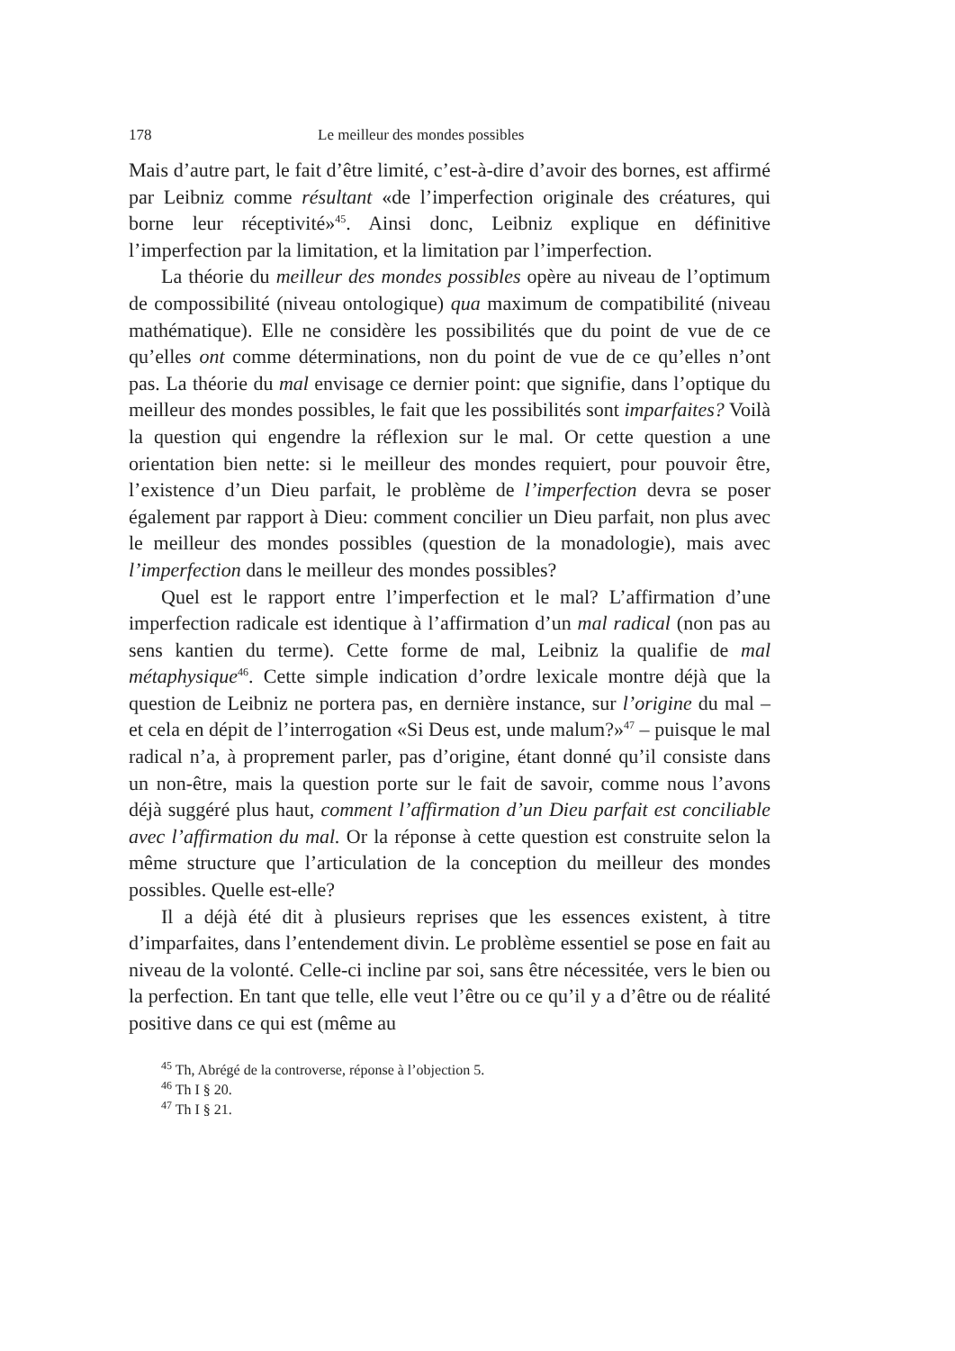178 Le meilleur des mondes possibles
Mais d’autre part, le fait d’être limité, c’est-à-dire d’avoir des bornes, est affirmé par Leibniz comme résultant «de l’imperfection originale des créatures, qui borne leur réceptivité»<sup>45</sup>. Ainsi donc, Leibniz explique en définitive l’imperfection par la limitation, et la limitation par l’imperfection.
La théorie du meilleur des mondes possibles opère au niveau de l’optimum de compossibilité (niveau ontologique) qua maximum de compatibilité (niveau mathématique). Elle ne considère les possibilités que du point de vue de ce qu’elles ont comme déterminations, non du point de vue de ce qu’elles n’ont pas. La théorie du mal envisage ce dernier point: que signifie, dans l’optique du meilleur des mondes possibles, le fait que les possibilités sont imparfaites? Voilà la question qui engendre la réflexion sur le mal. Or cette question a une orientation bien nette: si le meilleur des mondes requiert, pour pouvoir être, l’existence d’un Dieu parfait, le problème de l’imperfection devra se poser également par rapport à Dieu: comment concilier un Dieu parfait, non plus avec le meilleur des mondes possibles (question de la monadologie), mais avec l’imperfection dans le meilleur des mondes possibles?
Quel est le rapport entre l’imperfection et le mal? L’affirmation d’une imperfection radicale est identique à l’affirmation d’un mal radical (non pas au sens kantien du terme). Cette forme de mal, Leibniz la qualifie de mal métaphysique<sup>46</sup>. Cette simple indication d’ordre lexicale montre déjà que la question de Leibniz ne portera pas, en dernière instance, sur l’origine du mal – et cela en dépit de l’interrogation «Si Deus est, unde malum?»<sup>47</sup> – puisque le mal radical n’a, à proprement parler, pas d’origine, étant donné qu’il consiste dans un non-être, mais la question porte sur le fait de savoir, comme nous l’avons déjà suggéré plus haut, comment l’affirmation d’un Dieu parfait est conciliable avec l’affirmation du mal. Or la réponse à cette question est construite selon la même structure que l’articulation de la conception du meilleur des mondes possibles. Quelle est-elle?
Il a déjà été dit à plusieurs reprises que les essences existent, à titre d’imparfaites, dans l’entendement divin. Le problème essentiel se pose en fait au niveau de la volonté. Celle-ci incline par soi, sans être nécessitée, vers le bien ou la perfection. En tant que telle, elle veut l’être ou ce qu’il y a d’être ou de réalité positive dans ce qui est (même au
<sup>45</sup> Th, Abrégé de la controverse, réponse à l’objection 5.
<sup>46</sup> Th I § 20.
<sup>47</sup> Th I § 21.